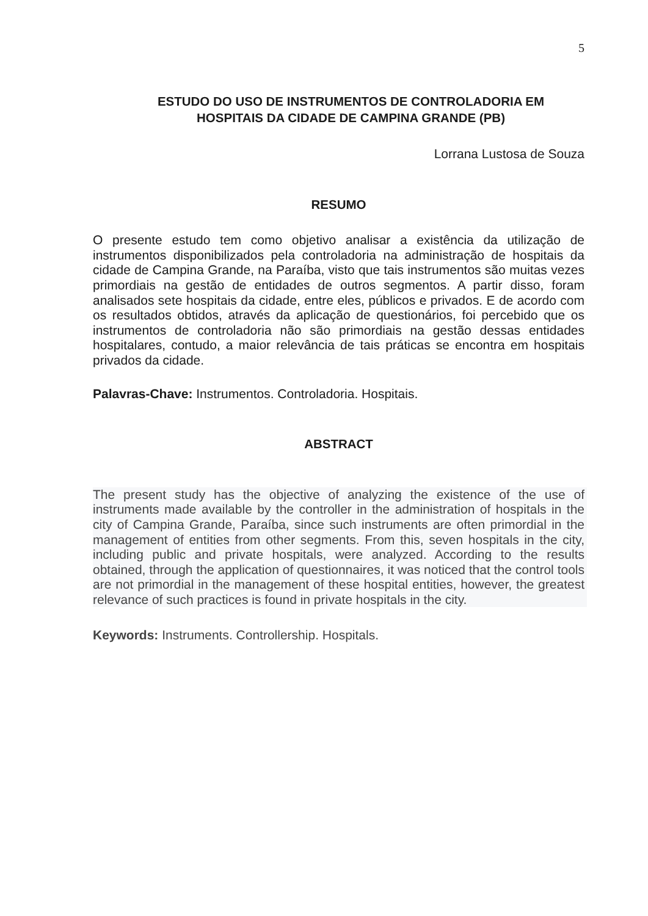5
ESTUDO DO USO DE INSTRUMENTOS DE CONTROLADORIA EM
HOSPITAIS DA CIDADE DE CAMPINA GRANDE (PB)
Lorrana Lustosa de Souza
RESUMO
O presente estudo tem como objetivo analisar a existência da utilização de instrumentos disponibilizados pela controladoria na administração de hospitais da cidade de Campina Grande, na Paraíba, visto que tais instrumentos são muitas vezes primordiais na gestão de entidades de outros segmentos. A partir disso, foram analisados sete hospitais da cidade, entre eles, públicos e privados. E de acordo com os resultados obtidos, através da aplicação de questionários, foi percebido que os instrumentos de controladoria não são primordiais na gestão dessas entidades hospitalares, contudo, a maior relevância de tais práticas se encontra em hospitais privados da cidade.
Palavras-Chave: Instrumentos. Controladoria. Hospitais.
ABSTRACT
The present study has the objective of analyzing the existence of the use of instruments made available by the controller in the administration of hospitals in the city of Campina Grande, Paraíba, since such instruments are often primordial in the management of entities from other segments. From this, seven hospitals in the city, including public and private hospitals, were analyzed. According to the results obtained, through the application of questionnaires, it was noticed that the control tools are not primordial in the management of these hospital entities, however, the greatest relevance of such practices is found in private hospitals in the city.
Keywords: Instruments. Controllership. Hospitals.